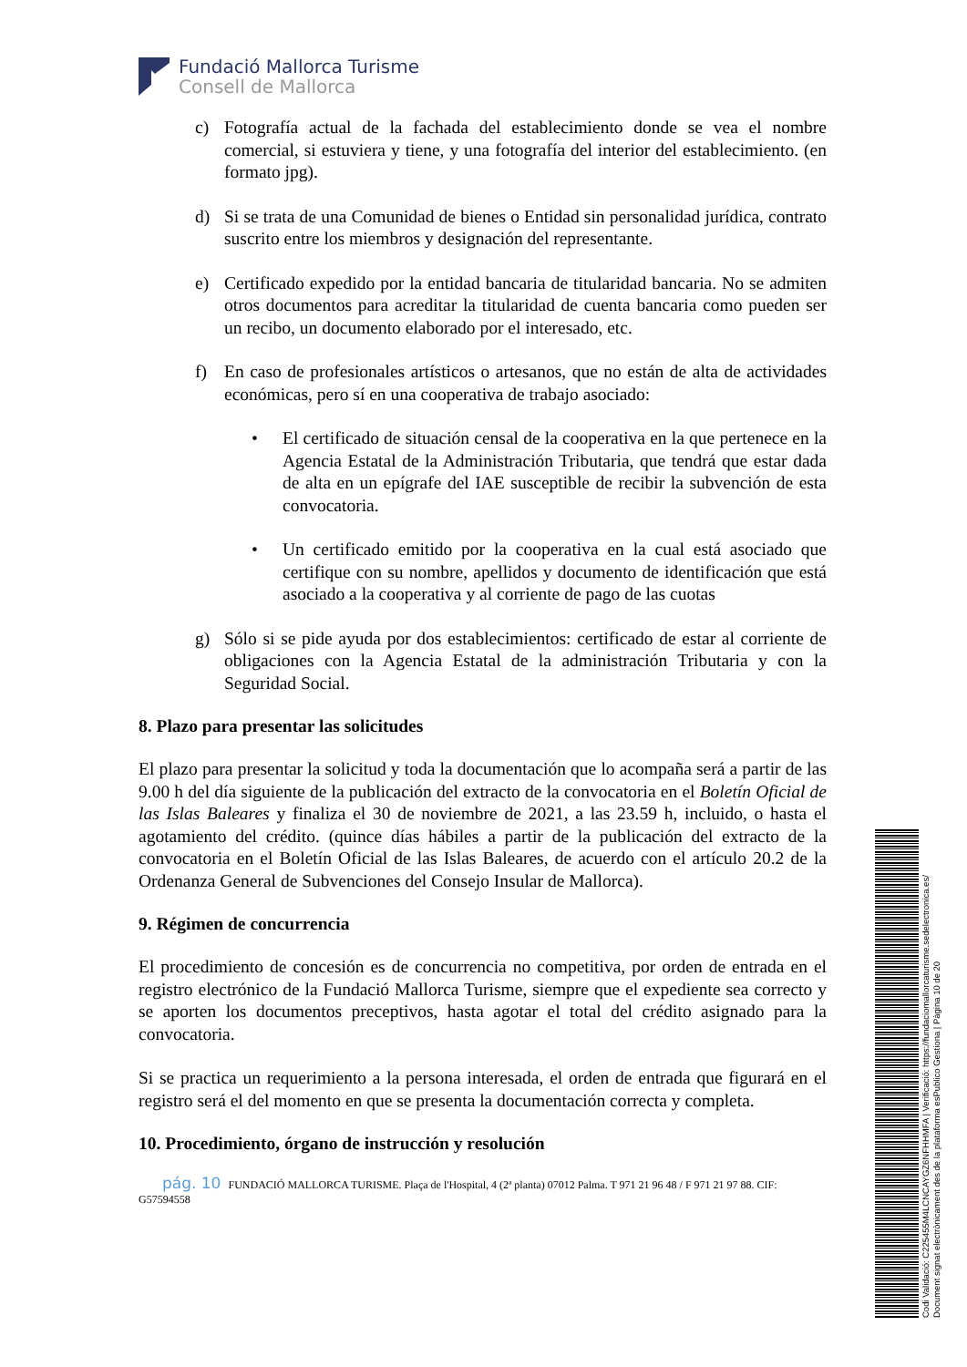Fundació Mallorca Turisme
Consell de Mallorca
c) Fotografía actual de la fachada del establecimiento donde se vea el nombre comercial, si estuviera y tiene, y una fotografía del interior del establecimiento. (en formato jpg).
d) Si se trata de una Comunidad de bienes o Entidad sin personalidad jurídica, contrato suscrito entre los miembros y designación del representante.
e) Certificado expedido por la entidad bancaria de titularidad bancaria. No se admiten otros documentos para acreditar la titularidad de cuenta bancaria como pueden ser un recibo, un documento elaborado por el interesado, etc.
f) En caso de profesionales artísticos o artesanos, que no están de alta de actividades económicas, pero sí en una cooperativa de trabajo asociado:
• El certificado de situación censal de la cooperativa en la que pertenece en la Agencia Estatal de la Administración Tributaria, que tendrá que estar dada de alta en un epígrafe del IAE susceptible de recibir la subvención de esta convocatoria.
• Un certificado emitido por la cooperativa en la cual está asociado que certifique con su nombre, apellidos y documento de identificación que está asociado a la cooperativa y al corriente de pago de las cuotas
g) Sólo si se pide ayuda por dos establecimientos: certificado de estar al corriente de obligaciones con la Agencia Estatal de la administración Tributaria y con la Seguridad Social.
8. Plazo para presentar las solicitudes
El plazo para presentar la solicitud y toda la documentación que lo acompaña será a partir de las 9.00 h del día siguiente de la publicación del extracto de la convocatoria en el Boletín Oficial de las Islas Baleares y finaliza el 30 de noviembre de 2021, a las 23.59 h, incluido, o hasta el agotamiento del crédito. (quince días hábiles a partir de la publicación del extracto de la convocatoria en el Boletín Oficial de las Islas Baleares, de acuerdo con el artículo 20.2 de la Ordenanza General de Subvenciones del Consejo Insular de Mallorca).
9. Régimen de concurrencia
El procedimiento de concesión es de concurrencia no competitiva, por orden de entrada en el registro electrónico de la Fundació Mallorca Turisme, siempre que el expediente sea correcto y se aporten los documentos preceptivos, hasta agotar el total del crédito asignado para la convocatoria.
Si se practica un requerimiento a la persona interesada, el orden de entrada que figurará en el registro será el del momento en que se presenta la documentación correcta y completa.
10. Procedimiento, órgano de instrucción y resolución
pág. 10 FUNDACIÓ MALLORCA TURISME. Plaça de l'Hospital, 4 (2ª planta) 07012 Palma. T 971 21 96 48 / F 971 21 97 88. CIF: G57594558
Codi Validació: C225455M4LCNCAYGZ6NFHHMFA | Verificació: https://fundaciomallorcaturisme.sedelectronica.es/
Document signat electrònicament des de la plataforma esPublico Gestiona | Pàgina 10 de 20